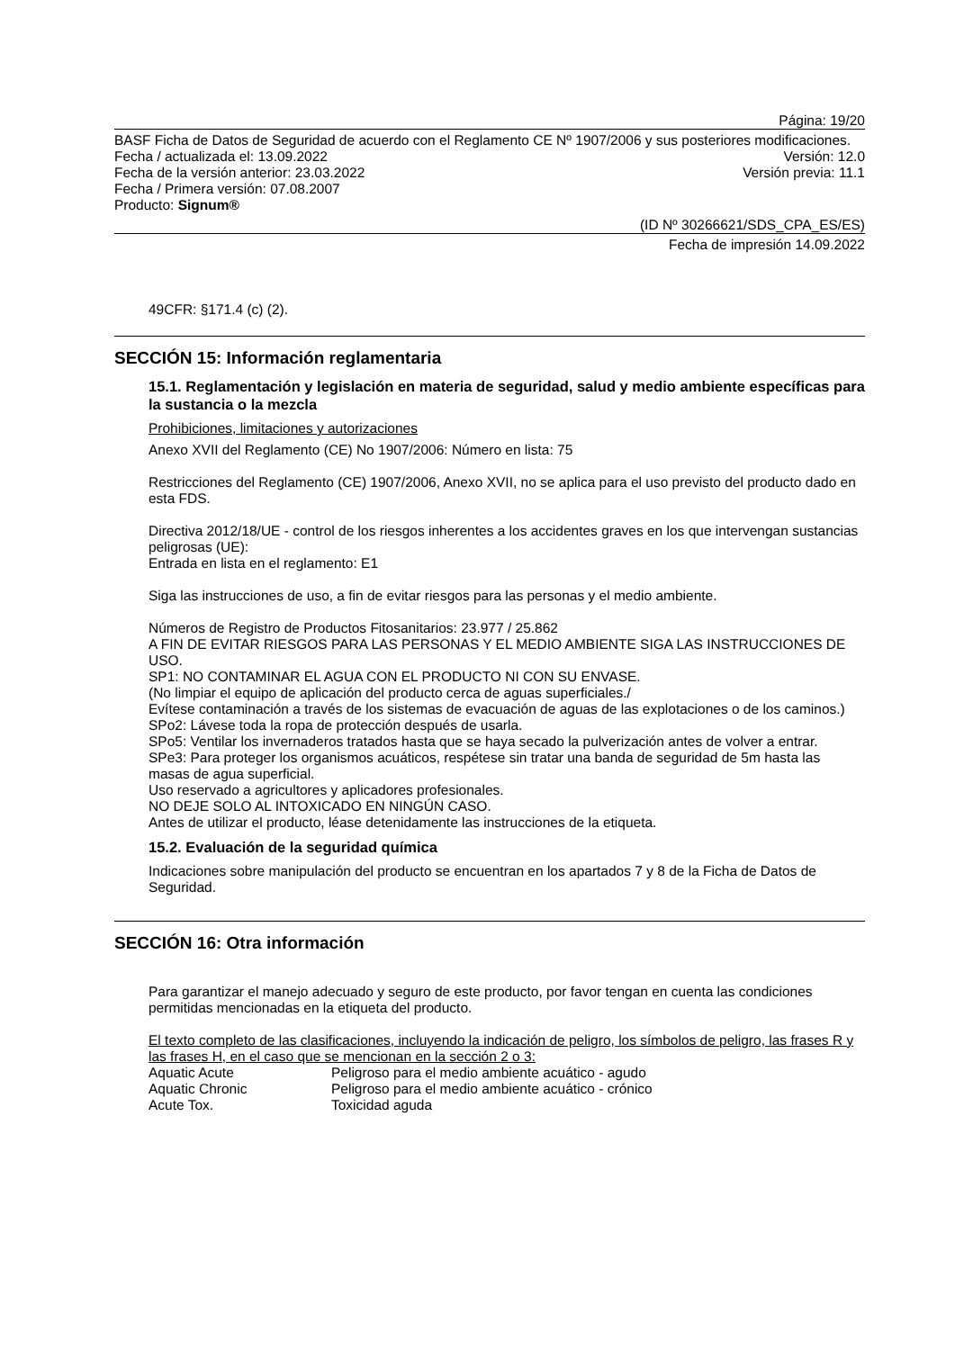Página: 19/20
BASF Ficha de Datos de Seguridad de acuerdo con el Reglamento CE Nº 1907/2006 y sus posteriores modificaciones.
Fecha / actualizada el: 13.09.2022 Versión: 12.0
Fecha de la versión anterior: 23.03.2022 Versión previa: 11.1
Fecha / Primera versión: 07.08.2007
Producto: Signum®
(ID Nº 30266621/SDS_CPA_ES/ES)
Fecha de impresión 14.09.2022
49CFR: §171.4 (c) (2).
SECCIÓN 15: Información reglamentaria
15.1. Reglamentación y legislación en materia de seguridad, salud y medio ambiente específicas para la sustancia o la mezcla
Prohibiciones, limitaciones y autorizaciones
Anexo XVII del Reglamento (CE) No 1907/2006: Número en lista: 75
Restricciones del Reglamento (CE) 1907/2006, Anexo XVII, no se aplica para el uso previsto del producto dado en esta FDS.
Directiva 2012/18/UE - control de los riesgos inherentes a los accidentes graves en los que intervengan sustancias peligrosas (UE):
Entrada en lista en el reglamento: E1
Siga las instrucciones de uso, a fin de evitar riesgos para las personas y el medio ambiente.
Números de Registro de Productos Fitosanitarios: 23.977 / 25.862
A FIN DE EVITAR RIESGOS PARA LAS PERSONAS Y EL MEDIO AMBIENTE SIGA LAS INSTRUCCIONES DE USO.
SP1: NO CONTAMINAR EL AGUA CON EL PRODUCTO NI CON SU ENVASE.
(No limpiar el equipo de aplicación del producto cerca de aguas superficiales./
Evítese contaminación a través de los sistemas de evacuación de aguas de las explotaciones o de los caminos.)
SPo2: Lávese toda la ropa de protección después de usarla.
SPo5: Ventilar los invernaderos tratados hasta que se haya secado la pulverización antes de volver a entrar.
SPe3: Para proteger los organismos acuáticos, respétese sin tratar una banda de seguridad de 5m hasta las masas de agua superficial.
Uso reservado a agricultores y aplicadores profesionales.
NO DEJE SOLO AL INTOXICADO EN NINGÚN CASO.
Antes de utilizar el producto, léase detenidamente las instrucciones de la etiqueta.
15.2. Evaluación de la seguridad química
Indicaciones sobre manipulación del producto se encuentran en los apartados 7 y 8 de la Ficha de Datos de Seguridad.
SECCIÓN 16: Otra información
Para garantizar el manejo adecuado y seguro de este producto, por favor tengan en cuenta las condiciones permitidas mencionadas en la etiqueta del producto.
El texto completo de las clasificaciones, incluyendo la indicación de peligro, los símbolos de peligro, las frases R y las frases H, en el caso que se mencionan en la sección 2 o 3:
Aquatic Acute Peligroso para el medio ambiente acuático - agudo
Aquatic Chronic Peligroso para el medio ambiente acuático - crónico
Acute Tox. Toxicidad aguda